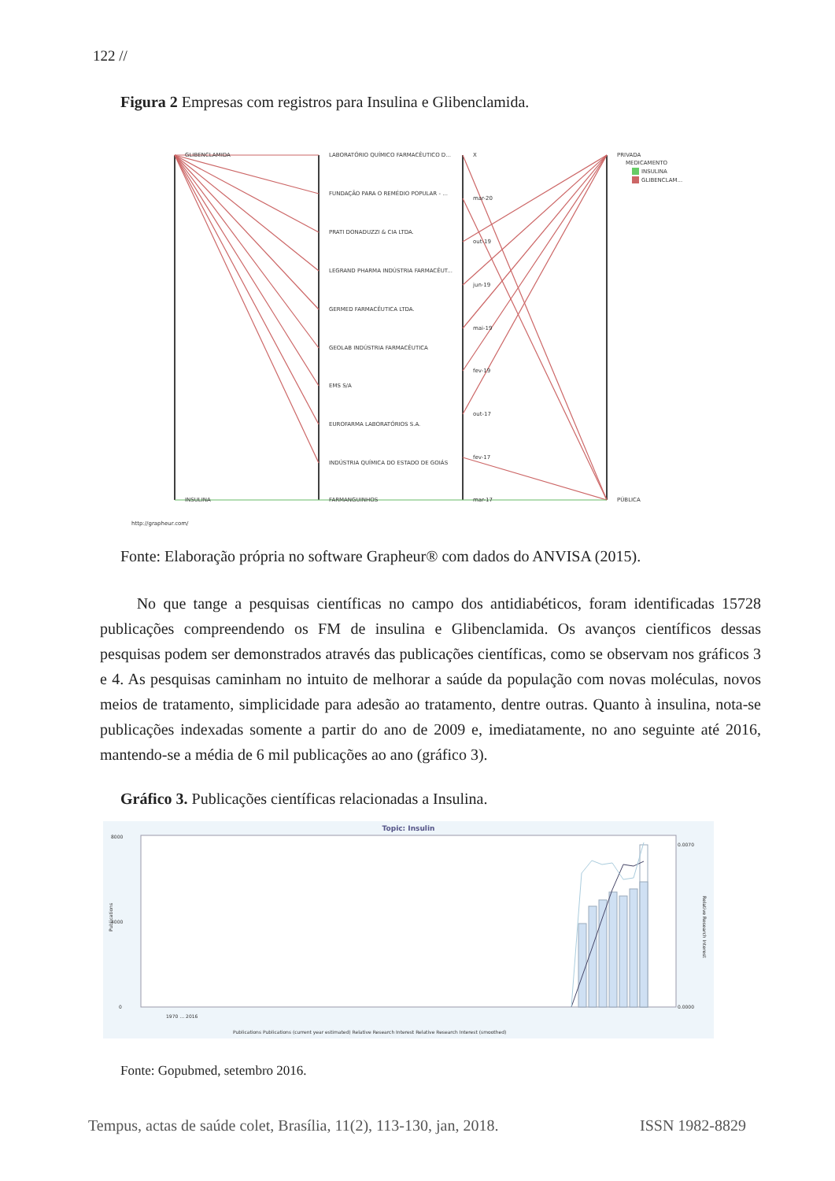122 //
Figura 2 Empresas com registros para Insulina e Glibenclamida.
GLIBENCLAMIDA
INSULINA
LABORATÓRIO QUÍMICO FARMACÊUTICO D...
FUNDAÇÃO PARA O REMÉDIO POPULAR - ...
PRATI DONADUZZI & CIA LTDA.
LEGRAND PHARMA INDÚSTRIA FARMACÊUT...
GERMED FARMACÊUTICA LTDA.
GEOLAB INDÚSTRIA FARMACÊUTICA
EMS S/A
EUROFARMA LABORATÓRIOS S.A.
INDÚSTRIA QUÍMICA DO ESTADO DE GOIÁS
FARMANGUINHOS
X
mar-20
out-19
jun-19
mai-19
fev-19
out-17
fev-17
mar-17
PRIVADA
PÚBLICA
MEDICAMENTO
INSULINA
GLIBENCLAM...
http://grapheur.com/
Fonte: Elaboração própria no software Grapheur® com dados do ANVISA (2015).
No que tange a pesquisas científicas no campo dos antidiabéticos, foram identificadas 15728 publicações compreendendo os FM de insulina e Glibenclamida. Os avanços científicos dessas pesquisas podem ser demonstrados através das publicações científicas, como se observam nos gráficos 3 e 4. As pesquisas caminham no intuito de melhorar a saúde da população com novas moléculas, novos meios de tratamento, simplicidade para adesão ao tratamento, dentre outras. Quanto à insulina, nota-se publicações indexadas somente a partir do ano de 2009 e, imediatamente, no ano seguinte até 2016, mantendo-se a média de 6 mil publicações ao ano (gráfico 3).
Gráfico 3. Publicações científicas relacionadas a Insulina.
Topic: Insulin
8000
4000
0
0.0070
0.0000
Publications
Relative Research Interest
1970 … 2016
Publications Publications (current year estimated) Relative Research Interest Relative Research Interest (smoothed)
Fonte: Gopubmed, setembro 2016.
Tempus, actas de saúde colet, Brasília, 11(2), 113-130, jan, 2018. ISSN 1982-8829